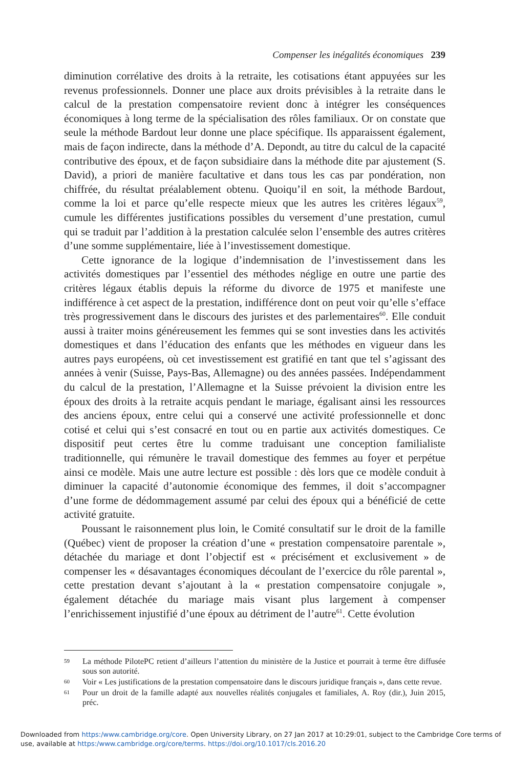Compenser les inégalités économiques 239
diminution corrélative des droits à la retraite, les cotisations étant appuyées sur les revenus professionnels. Donner une place aux droits prévisibles à la retraite dans le calcul de la prestation compensatoire revient donc à intégrer les conséquences économiques à long terme de la spécialisation des rôles familiaux. Or on constate que seule la méthode Bardout leur donne une place spécifique. Ils apparaissent également, mais de façon indirecte, dans la méthode d’A. Depondt, au titre du calcul de la capacité contributive des époux, et de façon subsidiaire dans la méthode dite par ajustement (S. David), a priori de manière facultative et dans tous les cas par pondération, non chiffrée, du résultat préalablement obtenu. Quoiqu’il en soit, la méthode Bardout, comme la loi et parce qu’elle respecte mieux que les autres les critères légaux<sup>59</sup>, cumule les différentes justifications possibles du versement d’une prestation, cumul qui se traduit par l’addition à la prestation calculée selon l’ensemble des autres critères d’une somme supplémentaire, liée à l’investissement domestique.
Cette ignorance de la logique d’indemnisation de l’investissement dans les activités domestiques par l’essentiel des méthodes néglige en outre une partie des critères légaux établis depuis la réforme du divorce de 1975 et manifeste une indifférence à cet aspect de la prestation, indifférence dont on peut voir qu’elle s’efface très progressivement dans le discours des juristes et des parlementaires<sup>60</sup>. Elle conduit aussi à traiter moins généreusement les femmes qui se sont investies dans les activités domestiques et dans l’éducation des enfants que les méthodes en vigueur dans les autres pays européens, où cet investissement est gratifié en tant que tel s’agissant des années à venir (Suisse, Pays-Bas, Allemagne) ou des années passées. Indépendamment du calcul de la prestation, l’Allemagne et la Suisse prévoient la division entre les époux des droits à la retraite acquis pendant le mariage, égalisant ainsi les ressources des anciens époux, entre celui qui a conservé une activité professionnelle et donc cotisé et celui qui s’est consacré en tout ou en partie aux activités domestiques. Ce dispositif peut certes être lu comme traduisant une conception familialiste traditionnelle, qui rémunère le travail domestique des femmes au foyer et perpétue ainsi ce modèle. Mais une autre lecture est possible : dès lors que ce modèle conduit à diminuer la capacité d’autonomie économique des femmes, il doit s’accompagner d’une forme de dédommagement assumé par celui des époux qui a bénéficié de cette activité gratuite.
Poussant le raisonnement plus loin, le Comité consultatif sur le droit de la famille (Québec) vient de proposer la création d’une « prestation compensatoire parentale », détachée du mariage et dont l’objectif est « précisément et exclusivement » de compenser les « désavantages économiques découlant de l’exercice du rôle parental », cette prestation devant s’ajoutant à la « prestation compensatoire conjugale », également détachée du mariage mais visant plus largement à compenser l’enrichissement injustifié d’une époux au détriment de l’autre<sup>61</sup>. Cette évolution
59 La méthode PilotePC retient d’ailleurs l’attention du ministère de la Justice et pourrait à terme être diffusée sous son autorité.
60 Voir « Les justifications de la prestation compensatoire dans le discours juridique français », dans cette revue.
61 Pour un droit de la famille adapté aux nouvelles réalités conjugales et familiales, A. Roy (dir.), Juin 2015, préc.
Downloaded from https:/www.cambridge.org/core. Open University Library, on 27 Jan 2017 at 10:29:01, subject to the Cambridge Core terms of use, available at https:/www.cambridge.org/core/terms. https://doi.org/10.1017/cls.2016.20